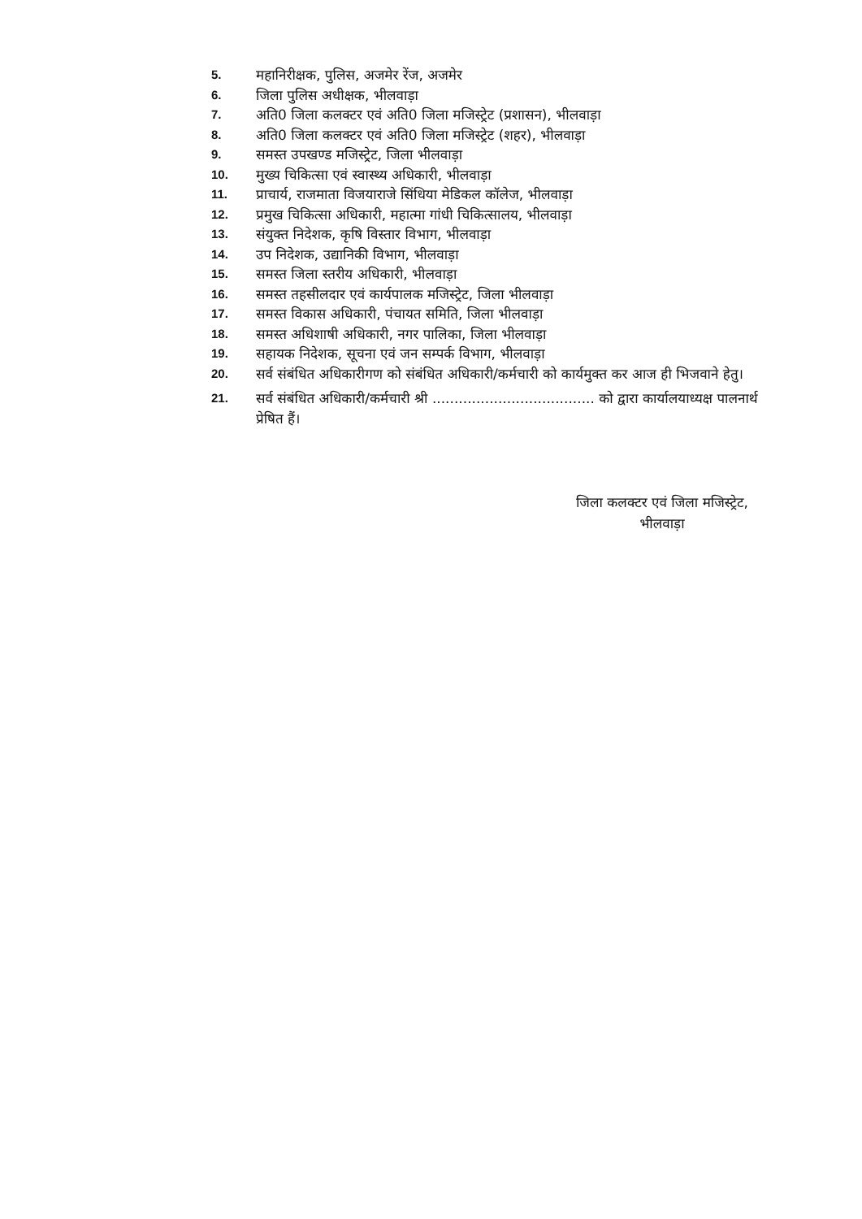5. महानिरीक्षक, पुलिस, अजमेर रेंज, अजमेर
6. जिला पुलिस अधीक्षक, भीलवाड़ा
7. अति0 जिला कलक्टर एवं अति0 जिला मजिस्ट्रेट (प्रशासन), भीलवाड़ा
8. अति0 जिला कलक्टर एवं अति0 जिला मजिस्ट्रेट (शहर), भीलवाड़ा
9. समस्त उपखण्ड मजिस्ट्रेट, जिला भीलवाड़ा
10. मुख्य चिकित्सा एवं स्वास्थ्य अधिकारी, भीलवाड़ा
11. प्राचार्य, राजमाता विजयाराजे सिंधिया मेडिकल कॉलेज, भीलवाड़ा
12. प्रमुख चिकित्सा अधिकारी, महात्मा गांधी चिकित्सालय, भीलवाड़ा
13. संयुक्त निदेशक, कृषि विस्तार विभाग, भीलवाड़ा
14. उप निदेशक, उद्यानिकी विभाग, भीलवाड़ा
15. समस्त जिला स्तरीय अधिकारी, भीलवाड़ा
16. समस्त तहसीलदार एवं कार्यपालक मजिस्ट्रेट, जिला भीलवाड़ा
17. समस्त विकास अधिकारी, पंचायत समिति, जिला भीलवाड़ा
18. समस्त अधिशाषी अधिकारी, नगर पालिका, जिला भीलवाड़ा
19. सहायक निदेशक, सूचना एवं जन सम्पर्क विभाग, भीलवाड़ा
20. सर्व संबंधित अधिकारीगण को संबंधित अधिकारी/कर्मचारी को कार्यमुक्त कर आज ही भिजवाने हेतु।
21. सर्व संबंधित अधिकारी/कर्मचारी श्री ..................................... को द्वारा कार्यालयाध्यक्ष पालनार्थ प्रेषित हैं।
जिला कलक्टर एवं जिला मजिस्ट्रेट,
भीलवाड़ा